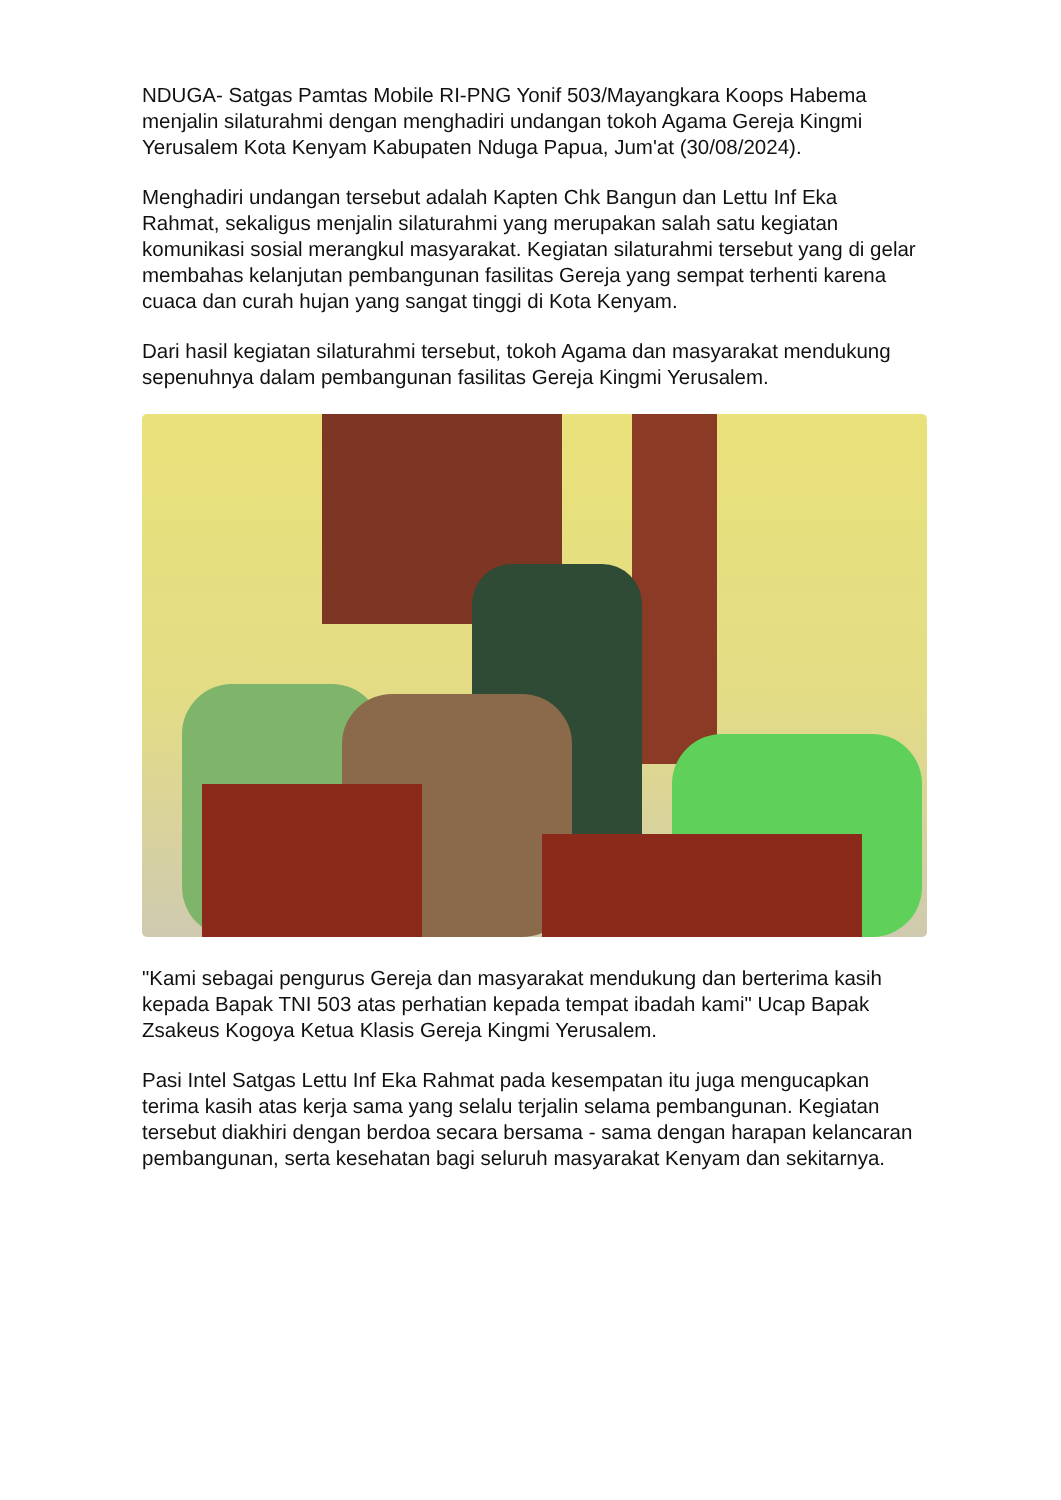NDUGA- Satgas Pamtas Mobile RI-PNG Yonif 503/Mayangkara Koops Habema menjalin silaturahmi dengan menghadiri undangan tokoh Agama Gereja Kingmi Yerusalem Kota Kenyam Kabupaten Nduga Papua, Jum'at (30/08/2024).
Menghadiri undangan tersebut adalah Kapten Chk Bangun dan Lettu Inf Eka Rahmat, sekaligus menjalin silaturahmi yang merupakan salah satu kegiatan komunikasi sosial merangkul masyarakat. Kegiatan silaturahmi tersebut yang di gelar membahas kelanjutan pembangunan fasilitas Gereja yang sempat terhenti karena cuaca dan curah hujan yang sangat tinggi di Kota Kenyam.
Dari hasil kegiatan silaturahmi tersebut, tokoh Agama dan masyarakat mendukung sepenuhnya dalam pembangunan fasilitas Gereja Kingmi Yerusalem.
"Kami sebagai pengurus Gereja dan masyarakat mendukung dan berterima kasih kepada Bapak TNI 503 atas perhatian kepada tempat ibadah kami" Ucap Bapak Zsakeus Kogoya Ketua Klasis Gereja Kingmi Yerusalem.
Pasi Intel Satgas Lettu Inf Eka Rahmat pada kesempatan itu juga mengucapkan terima kasih atas kerja sama yang selalu terjalin selama pembangunan. Kegiatan tersebut diakhiri dengan berdoa secara bersama - sama dengan harapan kelancaran pembangunan, serta kesehatan bagi seluruh masyarakat Kenyam dan sekitarnya.